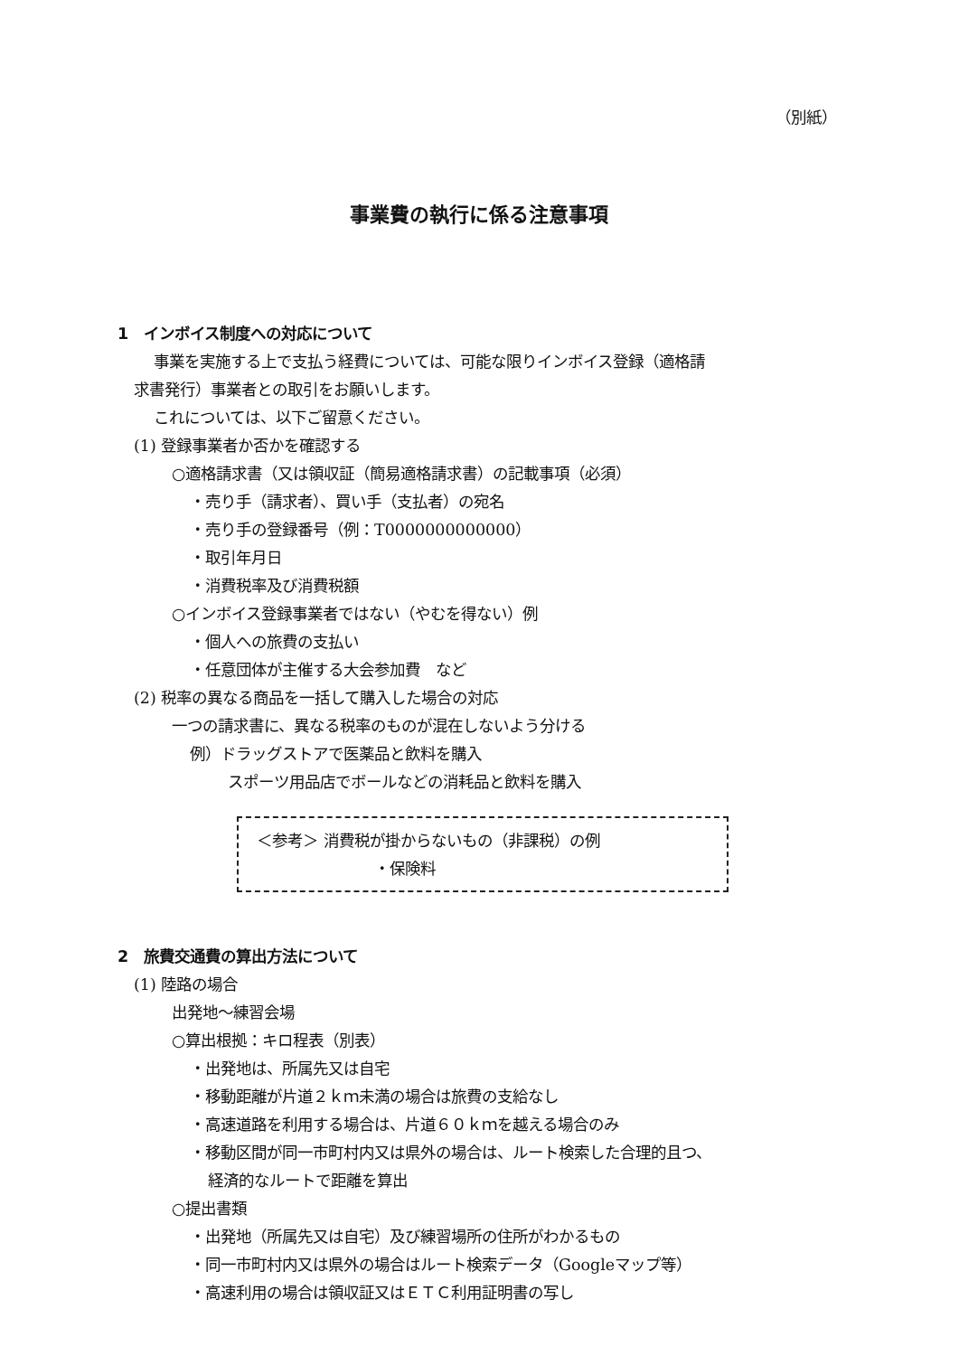（別紙）
事業費の執行に係る注意事項
1　インボイス制度への対応について
事業を実施する上で支払う経費については、可能な限りインボイス登録（適格請
求書発行）事業者との取引をお願いします。
これについては、以下ご留意ください。
(1) 登録事業者か否かを確認する
○適格請求書（又は領収証（簡易適格請求書）の記載事項（必須）
・売り手（請求者）、買い手（支払者）の宛名
・売り手の登録番号（例：T0000000000000）
・取引年月日
・消費税率及び消費税額
○インボイス登録事業者ではない（やむを得ない）例
・個人への旅費の支払い
・任意団体が主催する大会参加費　など
(2) 税率の異なる商品を一括して購入した場合の対応
一つの請求書に、異なる税率のものが混在しないよう分ける
例）ドラッグストアで医薬品と飲料を購入
スポーツ用品店でボールなどの消耗品と飲料を購入
＜参考＞ 消費税が掛からないもの（非課税）の例
・保険料
2　旅費交通費の算出方法について
(1) 陸路の場合
出発地～練習会場
○算出根拠：キロ程表（別表）
・出発地は、所属先又は自宅
・移動距離が片道２ｋｍ未満の場合は旅費の支給なし
・高速道路を利用する場合は、片道６０ｋｍを越える場合のみ
・移動区間が同一市町村内又は県外の場合は、ルート検索した合理的且つ、
経済的なルートで距離を算出
○提出書類
・出発地（所属先又は自宅）及び練習場所の住所がわかるもの
・同一市町村内又は県外の場合はルート検索データ（Googleマップ等）
・高速利用の場合は領収証又はＥＴＣ利用証明書の写し